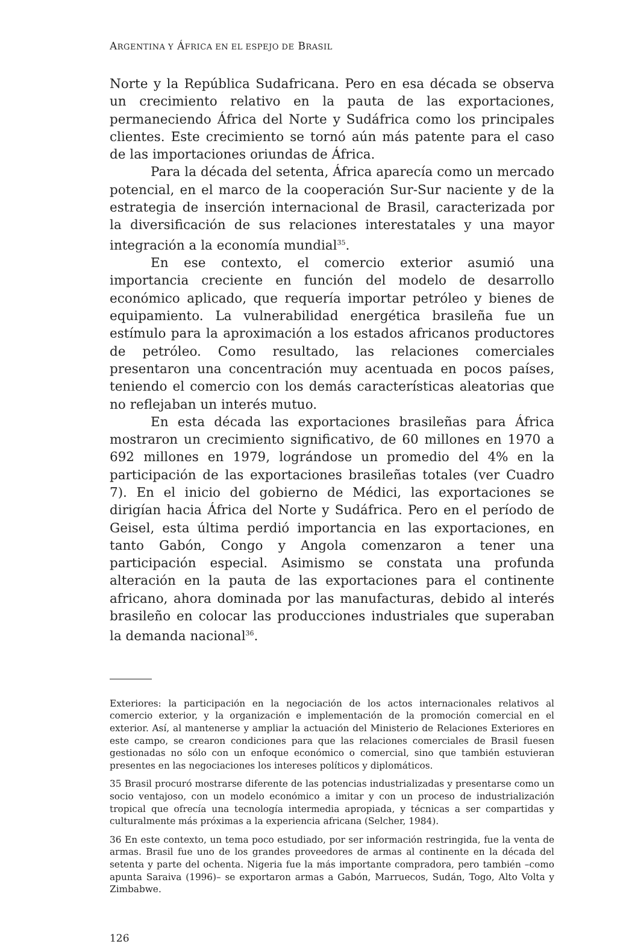ARGENTINA Y ÁFRICA EN EL ESPEJO DE BRASIL
Norte y la República Sudafricana. Pero en esa década se observa un crecimiento relativo en la pauta de las exportaciones, permaneciendo África del Norte y Sudáfrica como los principales clientes. Este crecimiento se tornó aún más patente para el caso de las importaciones oriundas de África.
Para la década del setenta, África aparecía como un mercado potencial, en el marco de la cooperación Sur-Sur naciente y de la estrategia de inserción internacional de Brasil, caracterizada por la diversificación de sus relaciones interestatales y una mayor integración a la economía mundial<sup>35</sup>.
En ese contexto, el comercio exterior asumió una importancia creciente en función del modelo de desarrollo económico aplicado, que requería importar petróleo y bienes de equipamiento. La vulnerabilidad energética brasileña fue un estímulo para la aproximación a los estados africanos productores de petróleo. Como resultado, las relaciones comerciales presentaron una concentración muy acentuada en pocos países, teniendo el comercio con los demás características aleatorias que no reflejaban un interés mutuo.
En esta década las exportaciones brasileñas para África mostraron un crecimiento significativo, de 60 millones en 1970 a 692 millones en 1979, lográndose un promedio del 4% en la participación de las exportaciones brasileñas totales (ver Cuadro 7). En el inicio del gobierno de Médici, las exportaciones se dirigían hacia África del Norte y Sudáfrica. Pero en el período de Geisel, esta última perdió importancia en las exportaciones, en tanto Gabón, Congo y Angola comenzaron a tener una participación especial. Asimismo se constata una profunda alteración en la pauta de las exportaciones para el continente africano, ahora dominada por las manufacturas, debido al interés brasileño en colocar las producciones industriales que superaban la demanda nacional<sup>36</sup>.
Exteriores: la participación en la negociación de los actos internacionales relativos al comercio exterior, y la organización e implementación de la promoción comercial en el exterior. Así, al mantenerse y ampliar la actuación del Ministerio de Relaciones Exteriores en este campo, se crearon condiciones para que las relaciones comerciales de Brasil fuesen gestionadas no sólo con un enfoque económico o comercial, sino que también estuvieran presentes en las negociaciones los intereses políticos y diplomáticos.
35 Brasil procuró mostrarse diferente de las potencias industrializadas y presentarse como un socio ventajoso, con un modelo económico a imitar y con un proceso de industrialización tropical que ofrecía una tecnología intermedia apropiada, y técnicas a ser compartidas y culturalmente más próximas a la experiencia africana (Selcher, 1984).
36 En este contexto, un tema poco estudiado, por ser información restringida, fue la venta de armas. Brasil fue uno de los grandes proveedores de armas al continente en la década del setenta y parte del ochenta. Nigeria fue la más importante compradora, pero también –como apunta Saraiva (1996)– se exportaron armas a Gabón, Marruecos, Sudán, Togo, Alto Volta y Zimbabwe.
126